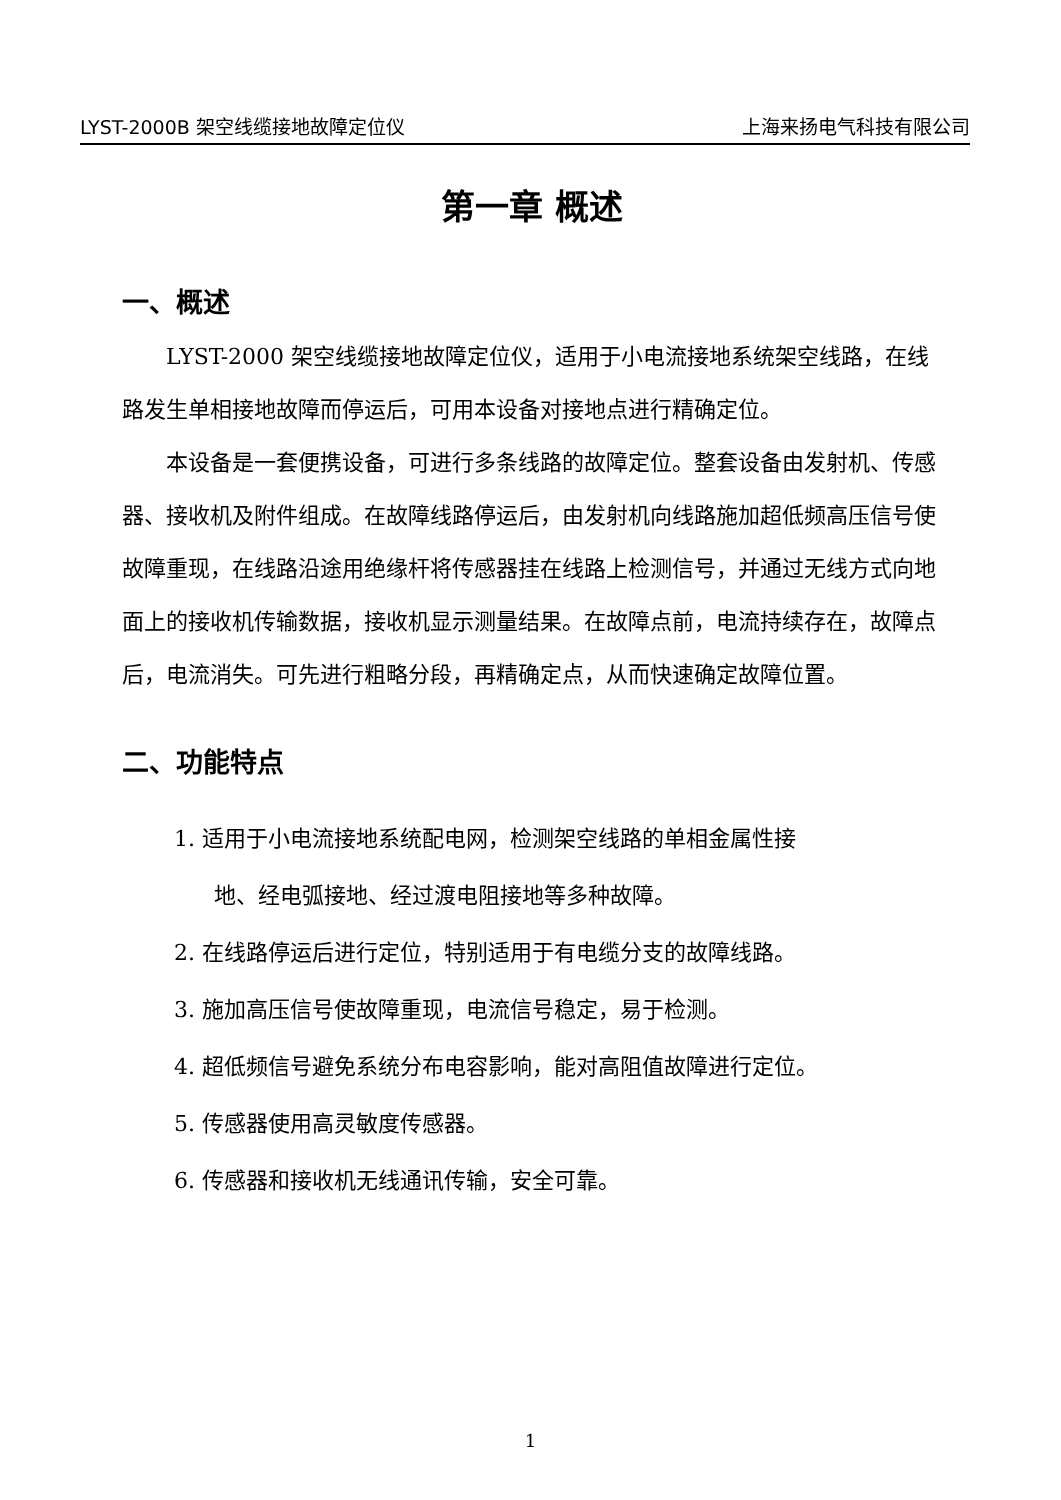LYST-2000B 架空线缆接地故障定位仪 上海来扬电气科技有限公司
第一章 概述
一、概述
LYST-2000 架空线缆接地故障定位仪，适用于小电流接地系统架空线路，在线路发生单相接地故障而停运后，可用本设备对接地点进行精确定位。
本设备是一套便携设备，可进行多条线路的故障定位。整套设备由发射机、传感器、接收机及附件组成。在故障线路停运后，由发射机向线路施加超低频高压信号使故障重现，在线路沿途用绝缘杆将传感器挂在线路上检测信号，并通过无线方式向地面上的接收机传输数据，接收机显示测量结果。在故障点前，电流持续存在，故障点后，电流消失。可先进行粗略分段，再精确定点，从而快速确定故障位置。
二、功能特点
1. 适用于小电流接地系统配电网，检测架空线路的单相金属性接
地、经电弧接地、经过渡电阻接地等多种故障。
2. 在线路停运后进行定位，特别适用于有电缆分支的故障线路。
3. 施加高压信号使故障重现，电流信号稳定，易于检测。
4. 超低频信号避免系统分布电容影响，能对高阻值故障进行定位。
5. 传感器使用高灵敏度传感器。
6. 传感器和接收机无线通讯传输，安全可靠。
1